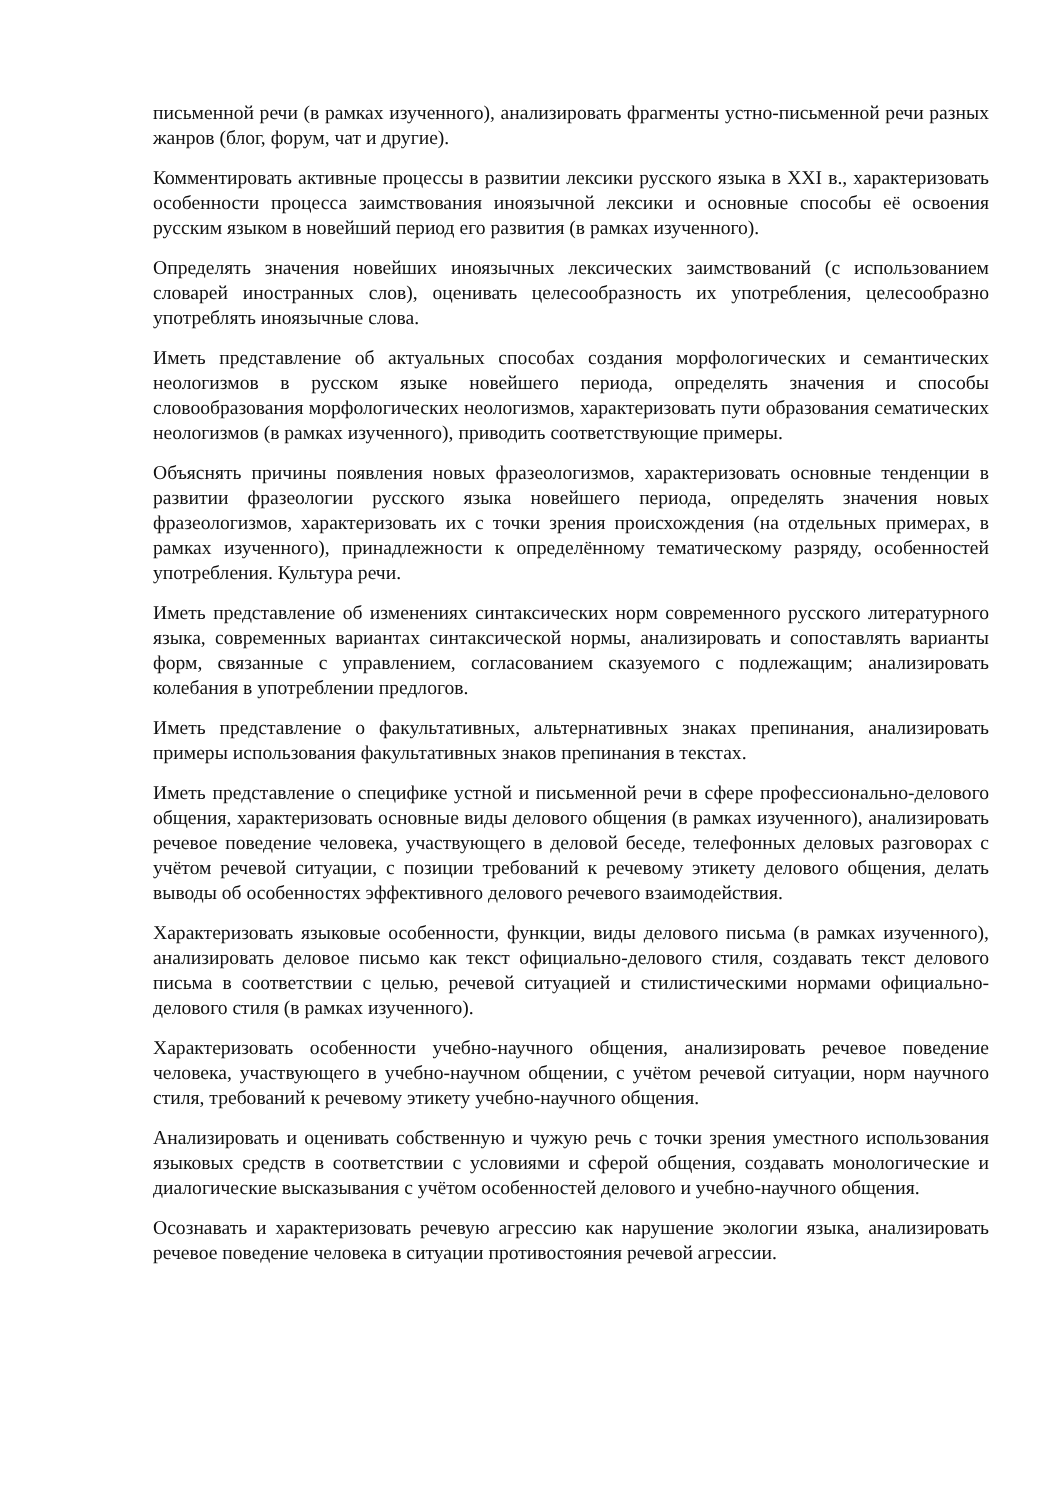письменной речи (в рамках изученного), анализировать фрагменты устно-письменной речи разных жанров (блог, форум, чат и другие).
Комментировать активные процессы в развитии лексики русского языка в XXI в., характеризовать особенности процесса заимствования иноязычной лексики и основные способы её освоения русским языком в новейший период его развития (в рамках изученного).
Определять значения новейших иноязычных лексических заимствований (с использованием словарей иностранных слов), оценивать целесообразность их употребления, целесообразно употреблять иноязычные слова.
Иметь представление об актуальных способах создания морфологических и семантических неологизмов в русском языке новейшего периода, определять значения и способы словообразования морфологических неологизмов, характеризовать пути образования сематических неологизмов (в рамках изученного), приводить соответствующие примеры.
Объяснять причины появления новых фразеологизмов, характеризовать основные тенденции в развитии фразеологии русского языка новейшего периода, определять значения новых фразеологизмов, характеризовать их с точки зрения происхождения (на отдельных примерах, в рамках изученного), принадлежности к определённому тематическому разряду, особенностей употребления. Культура речи.
Иметь представление об изменениях синтаксических норм современного русского литературного языка, современных вариантах синтаксической нормы, анализировать и сопоставлять варианты форм, связанные с управлением, согласованием сказуемого с подлежащим; анализировать колебания в употреблении предлогов.
Иметь представление о факультативных, альтернативных знаках препинания, анализировать примеры использования факультативных знаков препинания в текстах.
Иметь представление о специфике устной и письменной речи в сфере профессионально-делового общения, характеризовать основные виды делового общения (в рамках изученного), анализировать речевое поведение человека, участвующего в деловой беседе, телефонных деловых разговорах с учётом речевой ситуации, с позиции требований к речевому этикету делового общения, делать выводы об особенностях эффективного делового речевого взаимодействия.
Характеризовать языковые особенности, функции, виды делового письма (в рамках изученного), анализировать деловое письмо как текст официально-делового стиля, создавать текст делового письма в соответствии с целью, речевой ситуацией и стилистическими нормами официально-делового стиля (в рамках изученного).
Характеризовать особенности учебно-научного общения, анализировать речевое поведение человека, участвующего в учебно-научном общении, с учётом речевой ситуации, норм научного стиля, требований к речевому этикету учебно-научного общения.
Анализировать и оценивать собственную и чужую речь с точки зрения уместного использования языковых средств в соответствии с условиями и сферой общения, создавать монологические и диалогические высказывания с учётом особенностей делового и учебно-научного общения.
Осознавать и характеризовать речевую агрессию как нарушение экологии языка, анализировать речевое поведение человека в ситуации противостояния речевой агрессии.